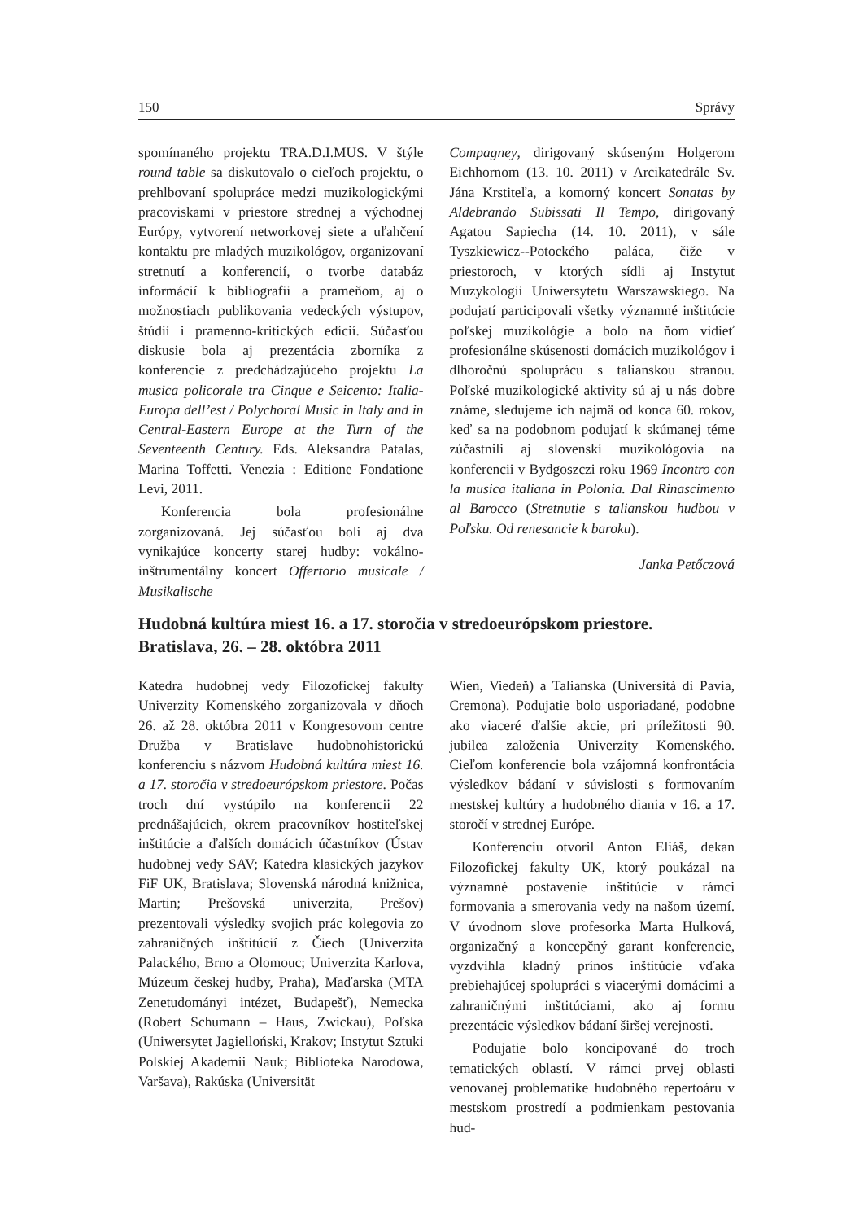150 Správy
spomínaného projektu TRA.D.I.MUS. V štýle round table sa diskutovalo o cieľoch projektu, o prehlbovaní spolupráce medzi muzikologickými pracoviskami v priestore strednej a východnej Európy, vytvorení networkovej siete a uľahčení kontaktu pre mladých muzikológov, organizovaní stretnutí a konferencií, o tvorbe databáz informácií k bibliografii a prameňom, aj o možnostiach publikovania vedeckých výstupov, štúdií i pramenno-kritických edícií. Súčasťou diskusie bola aj prezentácia zborníka z konferencie z predchádzajúceho projektu La musica policorale tra Cinque e Seicento: Italia-Europa dell’est / Polychoral Music in Italy and in Central-Eastern Europe at the Turn of the Seventeenth Century. Eds. Aleksandra Patalas, Marina Toffetti. Venezia : Editione Fondatione Levi, 2011.
Konferencia bola profesionálne zorganizovaná. Jej súčasťou boli aj dva vynikajúce koncerty starej hudby: vokálno-inštrumentálny koncert Offertorio musicale / Musikalische
Compagney, dirigovaný skúseným Holgerom Eichhornom (13. 10. 2011) v Arcikatedrále Sv. Jána Krstiteľa, a komorný koncert Sonatas by Aldebrando Subissati Il Tempo, dirigovaný Agatou Sapiecha (14. 10. 2011), v sále Tyszkiewicz--Potockého paláca, čiže v priestoroch, v ktorých sídli aj Instytut Muzykologii Uniwersytetu Warszawskiego. Na podujatí participovali všetky významné inštitúcie poľskej muzikológie a bolo na ňom vidieť profesionálne skúsenosti domácich muzikológov i dlhoročnú spoluprácu s talianskou stranou. Poľské muzikologické aktivity sú aj u nás dobre známe, sledujeme ich najmä od konca 60. rokov, keď sa na podobnom podujatí k skúmanej téme zúčastnili aj slovenskí muzikológovia na konferencii v Bydgoszczi roku 1969 Incontro con la musica italiana in Polonia. Dal Rinascimento al Barocco (Stretnutie s talianskou hudbou v Poľsku. Od renesancie k baroku).
Janka Petőczová
Hudobná kultúra miest 16. a 17. storočia v stredoeurópskom priestore.
Bratislava, 26. – 28. októbra 2011
Katedra hudobnej vedy Filozofickej fakulty Univerzity Komenského zorganizovala v dňoch 26. až 28. októbra 2011 v Kongresovom centre Družba v Bratislave hudobnohistorickú konferenciu s názvom Hudobná kultúra miest 16. a 17. storočia v stredoeurópskom priestore. Počas troch dní vystúpilo na konferencii 22 prednášajúcich, okrem pracovníkov hostiteľskej inštitúcie a ďalších domácich účastníkov (Ústav hudobnej vedy SAV; Katedra klasických jazykov FiF UK, Bratislava; Slovenská národná knižnica, Martin; Prešovská univerzita, Prešov) prezentovali výsledky svojich prác kolegovia zo zahraničných inštitúcií z Čiech (Univerzita Palackého, Brno a Olomouc; Univerzita Karlova, Múzeum českej hudby, Praha), Maďarska (MTA Zenetudományi intézet, Budapešť), Nemecka (Robert Schumann – Haus, Zwickau), Poľska (Uniwersytet Jagielloński, Krakov; Instytut Sztuki Polskiej Akademii Nauk; Biblioteka Narodowa, Varšava), Rakúska (Universität
Wien, Viedeň) a Talianska (Università di Pavia, Cremona). Podujatie bolo usporiadané, podobne ako viaceré ďalšie akcie, pri príležitosti 90. jubilea založenia Univerzity Komenského. Cieľom konferencie bola vzájomná konfrontácia výsledkov bádaní v súvislosti s formovaním mestskej kultúry a hudobného diania v 16. a 17. storočí v strednej Európe.
Konferenciu otvoril Anton Eliáš, dekan Filozofickej fakulty UK, ktorý poukázal na významné postavenie inštitúcie v rámci formovania a smerovania vedy na našom území. V úvodnom slove profesorka Marta Hulková, organizačný a koncepčný garant konferencie, vyzdvihla kladný prínos inštitúcie vďaka prebiehajúcej spolupráci s viacerými domácimi a zahraničnými inštitúciami, ako aj formu prezentácie výsledkov bádaní širšej verejnosti.
Podujatie bolo koncipované do troch tematických oblastí. V rámci prvej oblasti venovanej problematike hudobného repertoáru v mestskom prostredí a podmienkam pestovania hud-